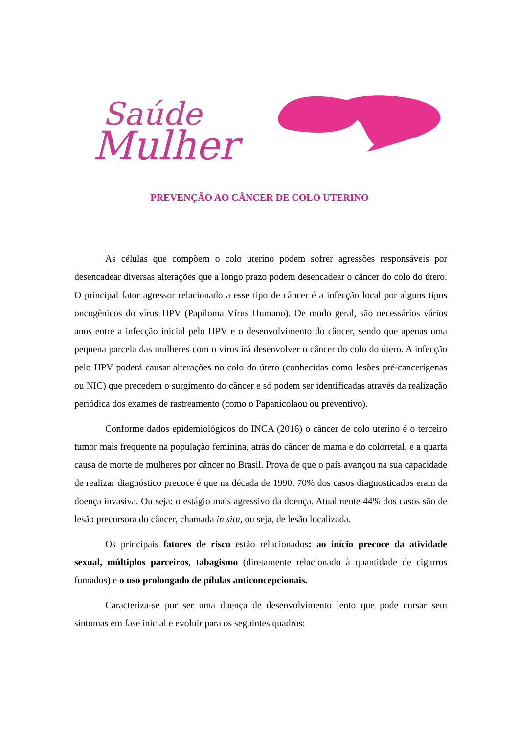Saúde
Mulher
PREVENÇÃO AO CÂNCER DE COLO UTERINO
As células que compõem o colo uterino podem sofrer agressões responsáveis por desencadear diversas alterações que a longo prazo podem desencadear o câncer do colo do útero. O principal fator agressor relacionado a esse tipo de câncer é a infecção local por alguns tipos oncogênicos do vírus HPV (Papiloma Vírus Humano). De modo geral, são necessários vários anos entre a infecção inicial pelo HPV e o desenvolvimento do câncer, sendo que apenas uma pequena parcela das mulheres com o vírus irá desenvolver o câncer do colo do útero. A infecção pelo HPV poderá causar alterações no colo do útero (conhecidas como lesões pré-cancerígenas ou NIC) que precedem o surgimento do câncer e só podem ser identificadas através da realização periódica dos exames de rastreamento (como o Papanicolaou ou preventivo).
Conforme dados epidemiológicos do INCA (2016) o câncer de colo uterino é o terceiro tumor mais frequente na população feminina, atrás do câncer de mama e do colorretal, e a quarta causa de morte de mulheres por câncer no Brasil. Prova de que o país avançou na sua capacidade de realizar diagnóstico precoce é que na década de 1990, 70% dos casos diagnosticados eram da doença invasiva. Ou seja: o estágio mais agressivo da doença. Atualmente 44% dos casos são de lesão precursora do câncer, chamada in situ, ou seja, de lesão localizada.
Os principais fatores de risco estão relacionados: ao início precoce da atividade sexual, múltiplos parceiros, tabagismo (diretamente relacionado à quantidade de cigarros fumados) e o uso prolongado de pílulas anticoncepcionais.
Caracteriza-se por ser uma doença de desenvolvimento lento que pode cursar sem sintomas em fase inicial e evoluir para os seguintes quadros: